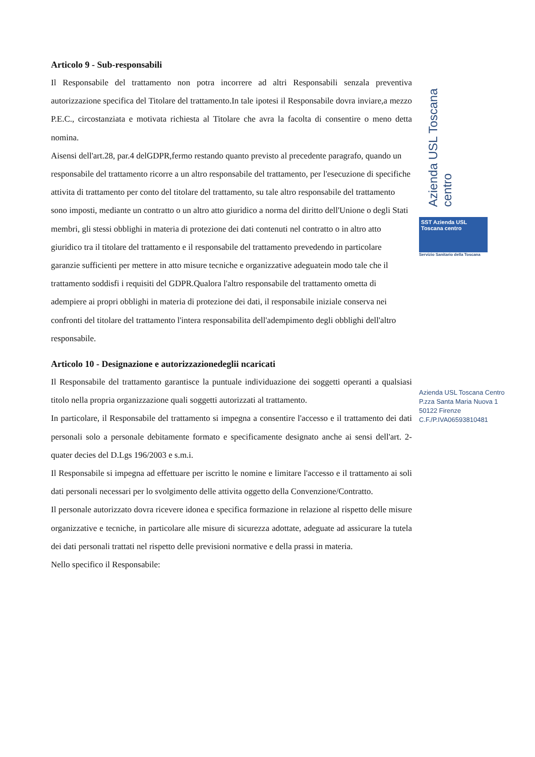Articolo 9 - Sub-responsabili
Il Responsabile del trattamento non potra incorrere ad altri Responsabili senzala preventiva autorizzazione specifica del Titolare del trattamento.In tale ipotesi il Responsabile dovra inviare,a mezzo P.E.C., circostanziata e motivata richiesta al Titolare che avra la facolta di consentire o meno detta nomina.
Aisensi dell'art.28, par.4 delGDPR,fermo restando quanto previsto al precedente paragrafo, quando un responsabile del trattamento ricorre a un altro responsabile del trattamento, per l'esecuzione di specifiche attivita di trattamento per conto del titolare del trattamento, su tale altro responsabile del trattamento sono imposti, mediante un contratto o un altro atto giuridico a norma del diritto dell'Unione o degli Stati membri, gli stessi obblighi in materia di protezione dei dati contenuti nel contratto o in altro atto giuridico tra il titolare del trattamento e il responsabile del trattamento prevedendo in particolare garanzie sufficienti per mettere in atto misure tecniche e organizzative adeguatein modo tale che il trattamento soddisfi i requisiti del GDPR.Qualora l'altro responsabile del trattamento ometta di adempiere ai propri obblighi in materia di protezione dei dati, il responsabile iniziale conserva nei confronti del titolare del trattamento l'intera responsabilita dell'adempimento degli obblighi dell'altro responsabile.
Articolo 10 - Designazione e autorizzazionedeglii ncaricati
Il Responsabile del trattamento garantisce la puntuale individuazione dei soggetti operanti a qualsiasi titolo nella propria organizzazione quali soggetti autorizzati al trattamento.
In particolare, il Responsabile del trattamento si impegna a consentire l'accesso e il trattamento dei dati personali solo a personale debitamente formato e specificamente designato anche ai sensi dell'art. 2-quater decies del D.Lgs 196/2003 e s.m.i.
Il Responsabile si impegna ad effettuare per iscritto le nomine e limitare l'accesso e il trattamento ai soli dati personali necessari per lo svolgimento delle attivita oggetto della Convenzione/Contratto.
Il personale autorizzato dovra ricevere idonea e specifica formazione in relazione al rispetto delle misure organizzative e tecniche, in particolare alle misure di sicurezza adottate, adeguate ad assicurare la tutela dei dati personali trattati nel rispetto delle previsioni normative e della prassi in materia.
Nello specifico il Responsabile:
Azienda USL Toscana centro
SST Azienda USL Toscana centro
Servizio Sanitario della Toscana
Azienda USL Toscana Centro
P.zza Santa Maria Nuova 1
50122 Firenze
C.F./P.IVA06593810481